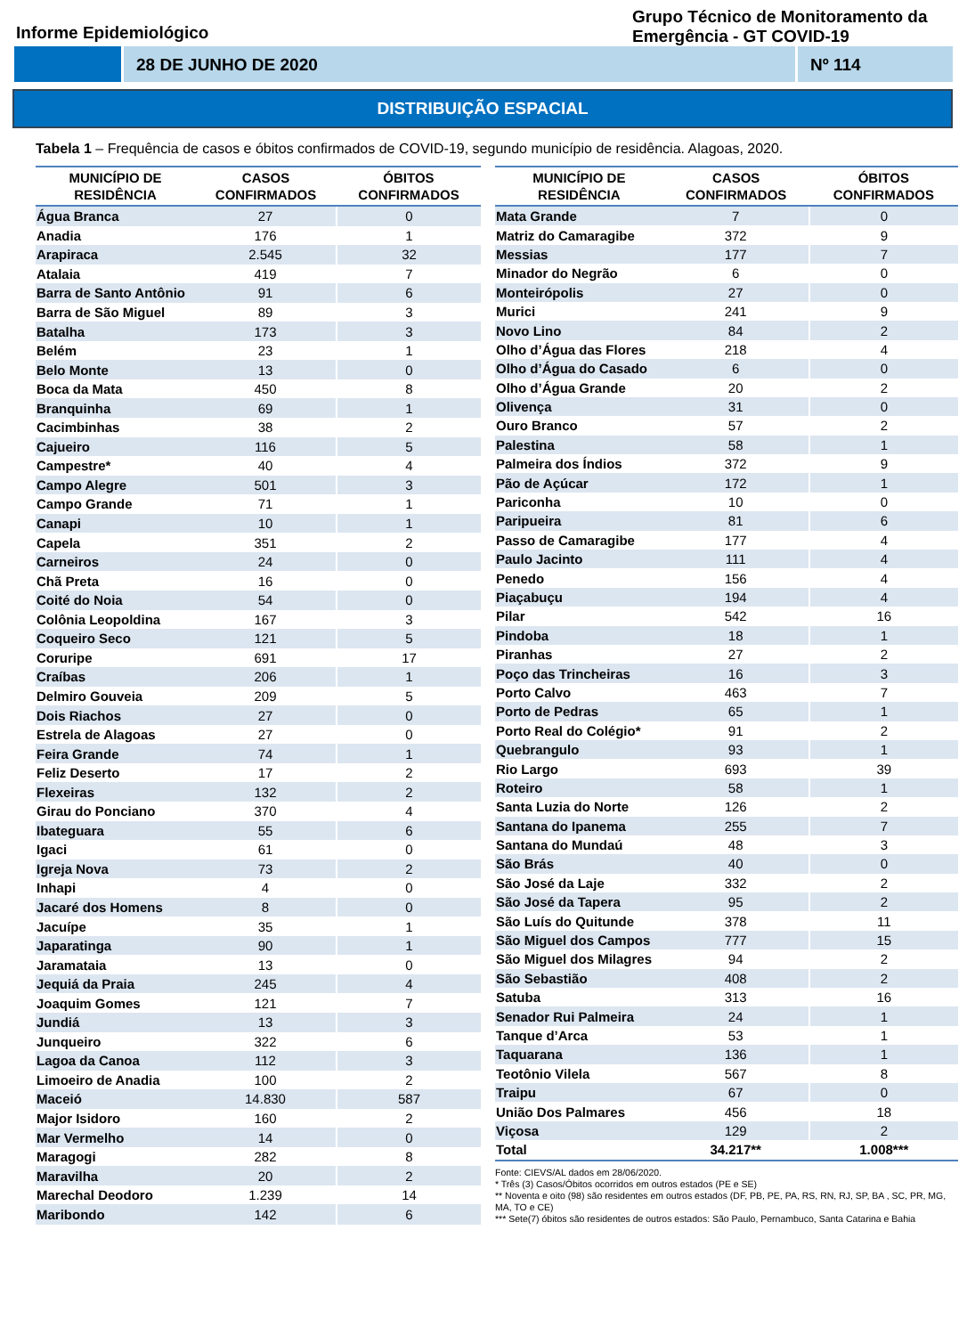Informe Epidemiológico
Grupo Técnico de Monitoramento da Emergência - GT COVID-19
28 DE JUNHO DE 2020 Nº 114
DISTRIBUIÇÃO ESPACIAL
Tabela 1 – Frequência de casos e óbitos confirmados de COVID-19, segundo município de residência. Alagoas, 2020.
| MUNICÍPIO DE RESIDÊNCIA | CASOS CONFIRMADOS | ÓBITOS CONFIRMADOS |
| --- | --- | --- |
| Água Branca | 27 | 0 |
| Anadia | 176 | 1 |
| Arapiraca | 2.545 | 32 |
| Atalaia | 419 | 7 |
| Barra de Santo Antônio | 91 | 6 |
| Barra de São Miguel | 89 | 3 |
| Batalha | 173 | 3 |
| Belém | 23 | 1 |
| Belo Monte | 13 | 0 |
| Boca da Mata | 450 | 8 |
| Branquinha | 69 | 1 |
| Cacimbinhas | 38 | 2 |
| Cajueiro | 116 | 5 |
| Campestre* | 40 | 4 |
| Campo Alegre | 501 | 3 |
| Campo Grande | 71 | 1 |
| Canapi | 10 | 1 |
| Capela | 351 | 2 |
| Carneiros | 24 | 0 |
| Chã Preta | 16 | 0 |
| Coité do Noia | 54 | 0 |
| Colônia Leopoldina | 167 | 3 |
| Coqueiro Seco | 121 | 5 |
| Coruripe | 691 | 17 |
| Craíbas | 206 | 1 |
| Delmiro Gouveia | 209 | 5 |
| Dois Riachos | 27 | 0 |
| Estrela de Alagoas | 27 | 0 |
| Feira Grande | 74 | 1 |
| Feliz Deserto | 17 | 2 |
| Flexeiras | 132 | 2 |
| Girau do Ponciano | 370 | 4 |
| Ibateguara | 55 | 6 |
| Igaci | 61 | 0 |
| Igreja Nova | 73 | 2 |
| Inhapi | 4 | 0 |
| Jacaré dos Homens | 8 | 0 |
| Jacuípe | 35 | 1 |
| Japaratinga | 90 | 1 |
| Jaramataia | 13 | 0 |
| Jequiá da Praia | 245 | 4 |
| Joaquim Gomes | 121 | 7 |
| Jundiá | 13 | 3 |
| Junqueiro | 322 | 6 |
| Lagoa da Canoa | 112 | 3 |
| Limoeiro de Anadia | 100 | 2 |
| Maceió | 14.830 | 587 |
| Major Isidoro | 160 | 2 |
| Mar Vermelho | 14 | 0 |
| Maragogi | 282 | 8 |
| Maravilha | 20 | 2 |
| Marechal Deodoro | 1.239 | 14 |
| Maribondo | 142 | 6 |
| MUNICÍPIO DE RESIDÊNCIA | CASOS CONFIRMADOS | ÓBITOS CONFIRMADOS |
| --- | --- | --- |
| Mata Grande | 7 | 0 |
| Matriz do Camaragibe | 372 | 9 |
| Messias | 177 | 7 |
| Minador do Negrão | 6 | 0 |
| Monteirópolis | 27 | 0 |
| Murici | 241 | 9 |
| Novo Lino | 84 | 2 |
| Olho d’Água das Flores | 218 | 4 |
| Olho d’Água do Casado | 6 | 0 |
| Olho d’Água Grande | 20 | 2 |
| Olivença | 31 | 0 |
| Ouro Branco | 57 | 2 |
| Palestina | 58 | 1 |
| Palmeira dos Índios | 372 | 9 |
| Pão de Açúcar | 172 | 1 |
| Pariconha | 10 | 0 |
| Paripueira | 81 | 6 |
| Passo de Camaragibe | 177 | 4 |
| Paulo Jacinto | 111 | 4 |
| Penedo | 156 | 4 |
| Piaçabuçu | 194 | 4 |
| Pilar | 542 | 16 |
| Pindoba | 18 | 1 |
| Piranhas | 27 | 2 |
| Poço das Trincheiras | 16 | 3 |
| Porto Calvo | 463 | 7 |
| Porto de Pedras | 65 | 1 |
| Porto Real do Colégio* | 91 | 2 |
| Quebrangulo | 93 | 1 |
| Rio Largo | 693 | 39 |
| Roteiro | 58 | 1 |
| Santa Luzia do Norte | 126 | 2 |
| Santana do Ipanema | 255 | 7 |
| Santana do Mundaú | 48 | 3 |
| São Brás | 40 | 0 |
| São José da Laje | 332 | 2 |
| São José da Tapera | 95 | 2 |
| São Luís do Quitunde | 378 | 11 |
| São Miguel dos Campos | 777 | 15 |
| São Miguel dos Milagres | 94 | 2 |
| São Sebastião | 408 | 2 |
| Satuba | 313 | 16 |
| Senador Rui Palmeira | 24 | 1 |
| Tanque d’Arca | 53 | 1 |
| Taquarana | 136 | 1 |
| Teotônio Vilela | 567 | 8 |
| Traipu | 67 | 0 |
| União Dos Palmares | 456 | 18 |
| Viçosa | 129 | 2 |
| Total | 34.217** | 1.008*** |
Fonte: CIEVS/AL dados em 28/06/2020.
* Três (3) Casos/Óbitos ocorridos em outros estados (PE e SE)
** Noventa e oito (98) são residentes em outros estados (DF, PB, PE, PA, RS, RN, RJ, SP, BA , SC, PR, MG, MA, TO e CE)
*** Sete(7) óbitos são residentes de outros estados: São Paulo, Pernambuco, Santa Catarina e Bahia